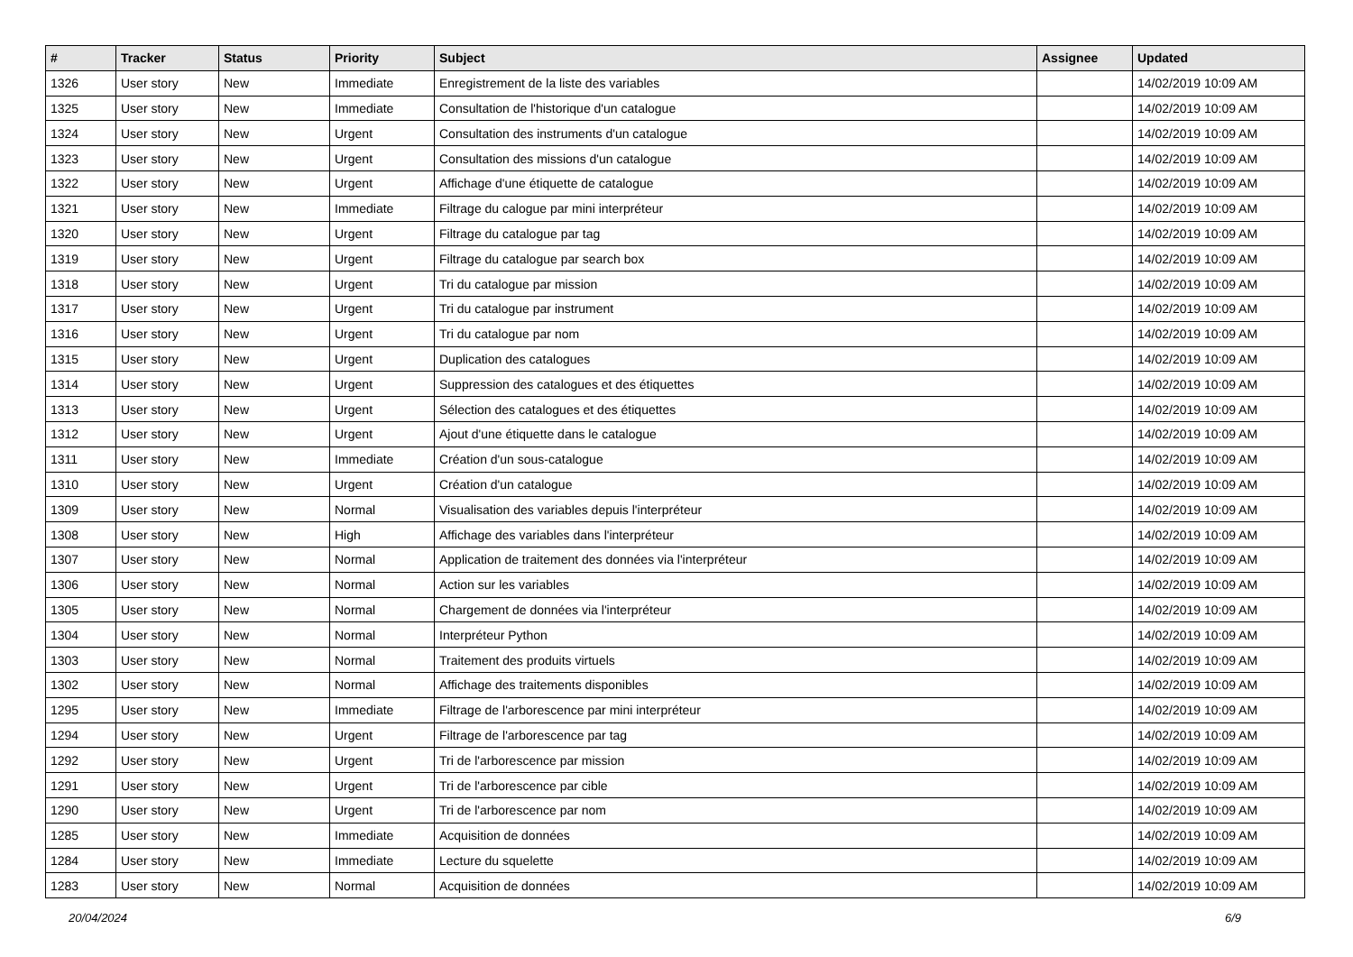| # | Tracker | Status | Priority | Subject | Assignee | Updated |
| --- | --- | --- | --- | --- | --- | --- |
| 1326 | User story | New | Immediate | Enregistrement de la liste des variables | | 14/02/2019 10:09 AM |
| 1325 | User story | New | Immediate | Consultation de l'historique d'un catalogue | | 14/02/2019 10:09 AM |
| 1324 | User story | New | Urgent | Consultation des instruments d'un catalogue | | 14/02/2019 10:09 AM |
| 1323 | User story | New | Urgent | Consultation des missions d'un catalogue | | 14/02/2019 10:09 AM |
| 1322 | User story | New | Urgent | Affichage d'une étiquette de catalogue | | 14/02/2019 10:09 AM |
| 1321 | User story | New | Immediate | Filtrage du calogue par mini interpréteur | | 14/02/2019 10:09 AM |
| 1320 | User story | New | Urgent | Filtrage du catalogue par tag | | 14/02/2019 10:09 AM |
| 1319 | User story | New | Urgent | Filtrage du catalogue par search box | | 14/02/2019 10:09 AM |
| 1318 | User story | New | Urgent | Tri du catalogue par mission | | 14/02/2019 10:09 AM |
| 1317 | User story | New | Urgent | Tri du catalogue par instrument | | 14/02/2019 10:09 AM |
| 1316 | User story | New | Urgent | Tri du catalogue par nom | | 14/02/2019 10:09 AM |
| 1315 | User story | New | Urgent | Duplication des catalogues | | 14/02/2019 10:09 AM |
| 1314 | User story | New | Urgent | Suppression des catalogues et des étiquettes | | 14/02/2019 10:09 AM |
| 1313 | User story | New | Urgent | Sélection des catalogues et des étiquettes | | 14/02/2019 10:09 AM |
| 1312 | User story | New | Urgent | Ajout d'une étiquette dans le catalogue | | 14/02/2019 10:09 AM |
| 1311 | User story | New | Immediate | Création d'un sous-catalogue | | 14/02/2019 10:09 AM |
| 1310 | User story | New | Urgent | Création d'un catalogue | | 14/02/2019 10:09 AM |
| 1309 | User story | New | Normal | Visualisation des variables depuis l'interpréteur | | 14/02/2019 10:09 AM |
| 1308 | User story | New | High | Affichage des variables dans l'interpréteur | | 14/02/2019 10:09 AM |
| 1307 | User story | New | Normal | Application de traitement des données via l'interpréteur | | 14/02/2019 10:09 AM |
| 1306 | User story | New | Normal | Action sur les variables | | 14/02/2019 10:09 AM |
| 1305 | User story | New | Normal | Chargement de données via l'interpréteur | | 14/02/2019 10:09 AM |
| 1304 | User story | New | Normal | Interpréteur Python | | 14/02/2019 10:09 AM |
| 1303 | User story | New | Normal | Traitement des produits virtuels | | 14/02/2019 10:09 AM |
| 1302 | User story | New | Normal | Affichage des traitements disponibles | | 14/02/2019 10:09 AM |
| 1295 | User story | New | Immediate | Filtrage de l'arborescence par mini interpréteur | | 14/02/2019 10:09 AM |
| 1294 | User story | New | Urgent | Filtrage de l'arborescence par tag | | 14/02/2019 10:09 AM |
| 1292 | User story | New | Urgent | Tri de l'arborescence par mission | | 14/02/2019 10:09 AM |
| 1291 | User story | New | Urgent | Tri de l'arborescence par cible | | 14/02/2019 10:09 AM |
| 1290 | User story | New | Urgent | Tri de l'arborescence par nom | | 14/02/2019 10:09 AM |
| 1285 | User story | New | Immediate | Acquisition de données | | 14/02/2019 10:09 AM |
| 1284 | User story | New | Immediate | Lecture du squelette | | 14/02/2019 10:09 AM |
| 1283 | User story | New | Normal | Acquisition de données | | 14/02/2019 10:09 AM |
20/04/2024 6/9